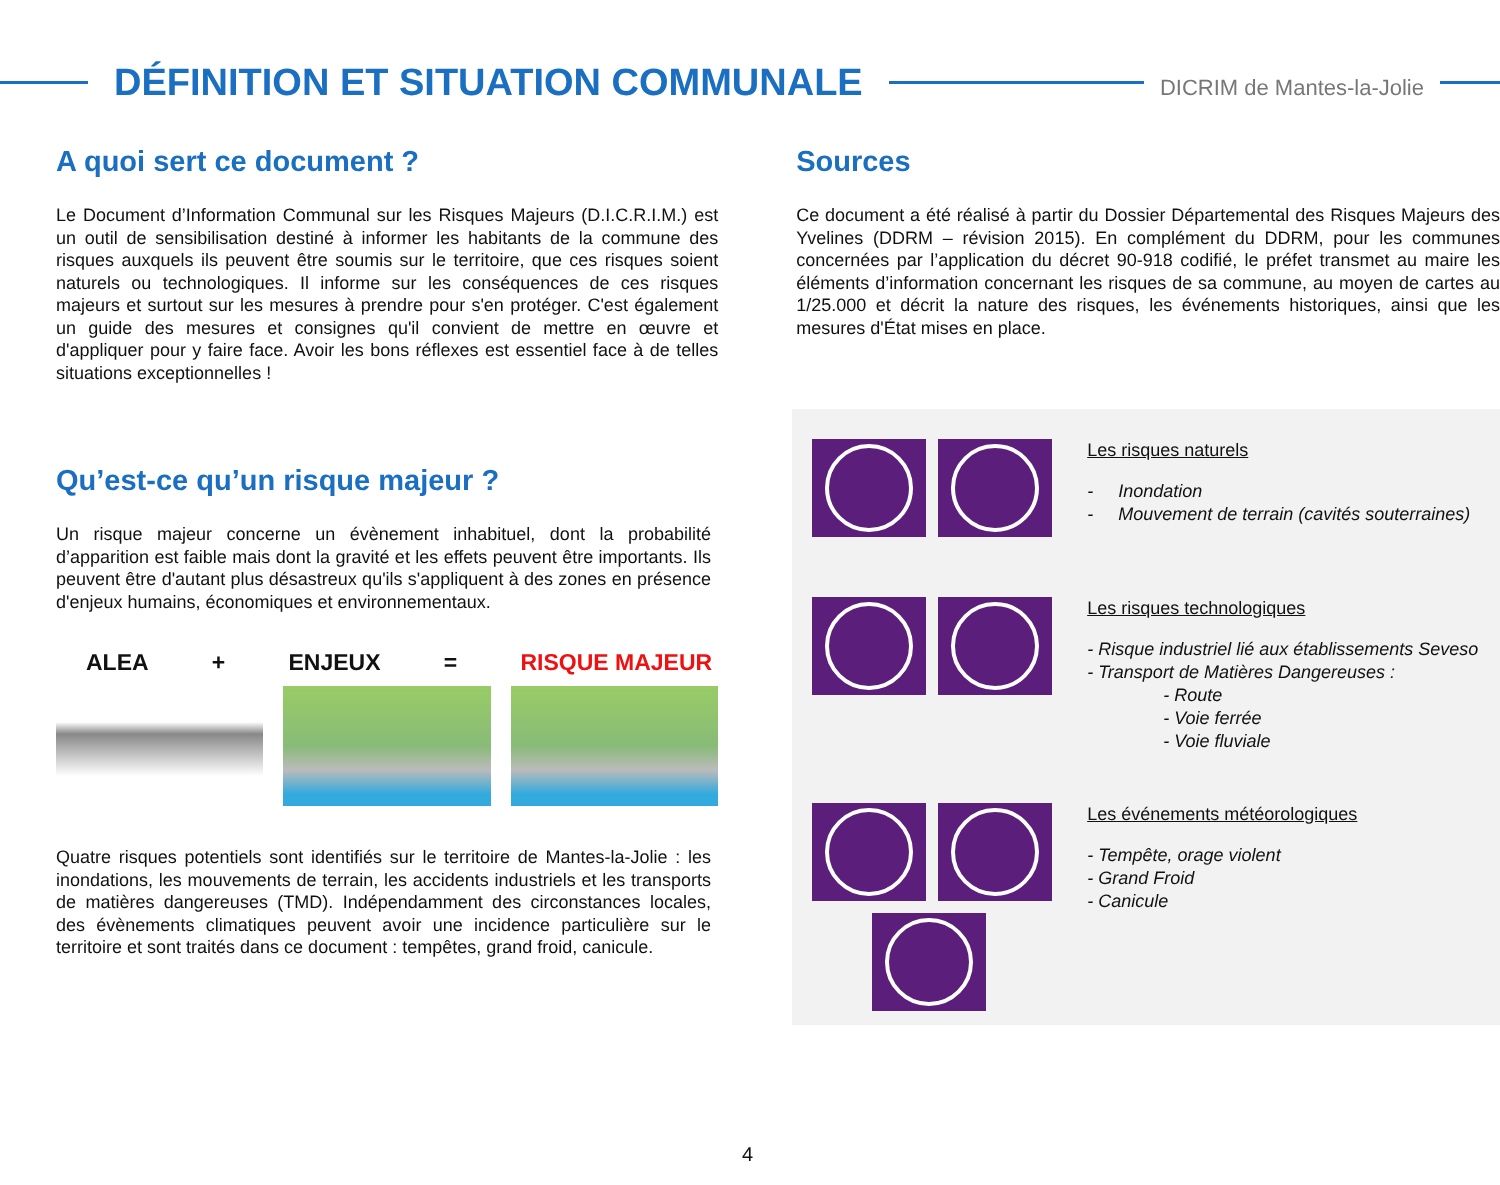DÉFINITION ET SITUATION COMMUNALE
DICRIM de Mantes-la-Jolie
A quoi sert ce document ?
Le Document d’Information Communal sur les Risques Majeurs (D.I.C.R.I.M.) est un outil de sensibilisation destiné à informer les habitants de la commune des risques auxquels ils peuvent être soumis sur le territoire, que ces risques soient naturels ou technologiques. Il informe sur les conséquences de ces risques majeurs et surtout sur les mesures à prendre pour s'en protéger. C'est également un guide des mesures et consignes qu'il convient de mettre en œuvre et d'appliquer pour y faire face. Avoir les bons réflexes est essentiel face à de telles situations exceptionnelles !
Qu’est-ce qu’un risque majeur ?
Un risque majeur concerne un évènement inhabituel, dont la probabilité d’apparition est faible mais dont la gravité et les effets peuvent être importants. Ils peuvent être d'autant plus désastreux qu'ils s'appliquent à des zones en présence d'enjeux humains, économiques et environnementaux.
ALEA + ENJEUX = RISQUE MAJEUR
Quatre risques potentiels sont identifiés sur le territoire de Mantes-la-Jolie : les inondations, les mouvements de terrain, les accidents industriels et les transports de matières dangereuses (TMD). Indépendamment des circonstances locales, des évènements climatiques peuvent avoir une incidence particulière sur le territoire et sont traités dans ce document : tempêtes, grand froid, canicule.
Sources
Ce document a été réalisé à partir du Dossier Départemental des Risques Majeurs des Yvelines (DDRM – révision 2015). En complément du DDRM, pour les communes concernées par l’application du décret 90-918 codifié, le préfet transmet au maire les éléments d’information concernant les risques de sa commune, au moyen de cartes au 1/25.000 et décrit la nature des risques, les événements historiques, ainsi que les mesures d'État mises en place.
Les risques naturels
- Inondation
- Mouvement de terrain (cavités souterraines)
Les risques technologiques
- Risque industriel lié aux établissements Seveso
- Transport de Matières Dangereuses :
- Route
- Voie ferrée
- Voie fluviale
Les événements météorologiques
- Tempête, orage violent
- Grand Froid
- Canicule
4